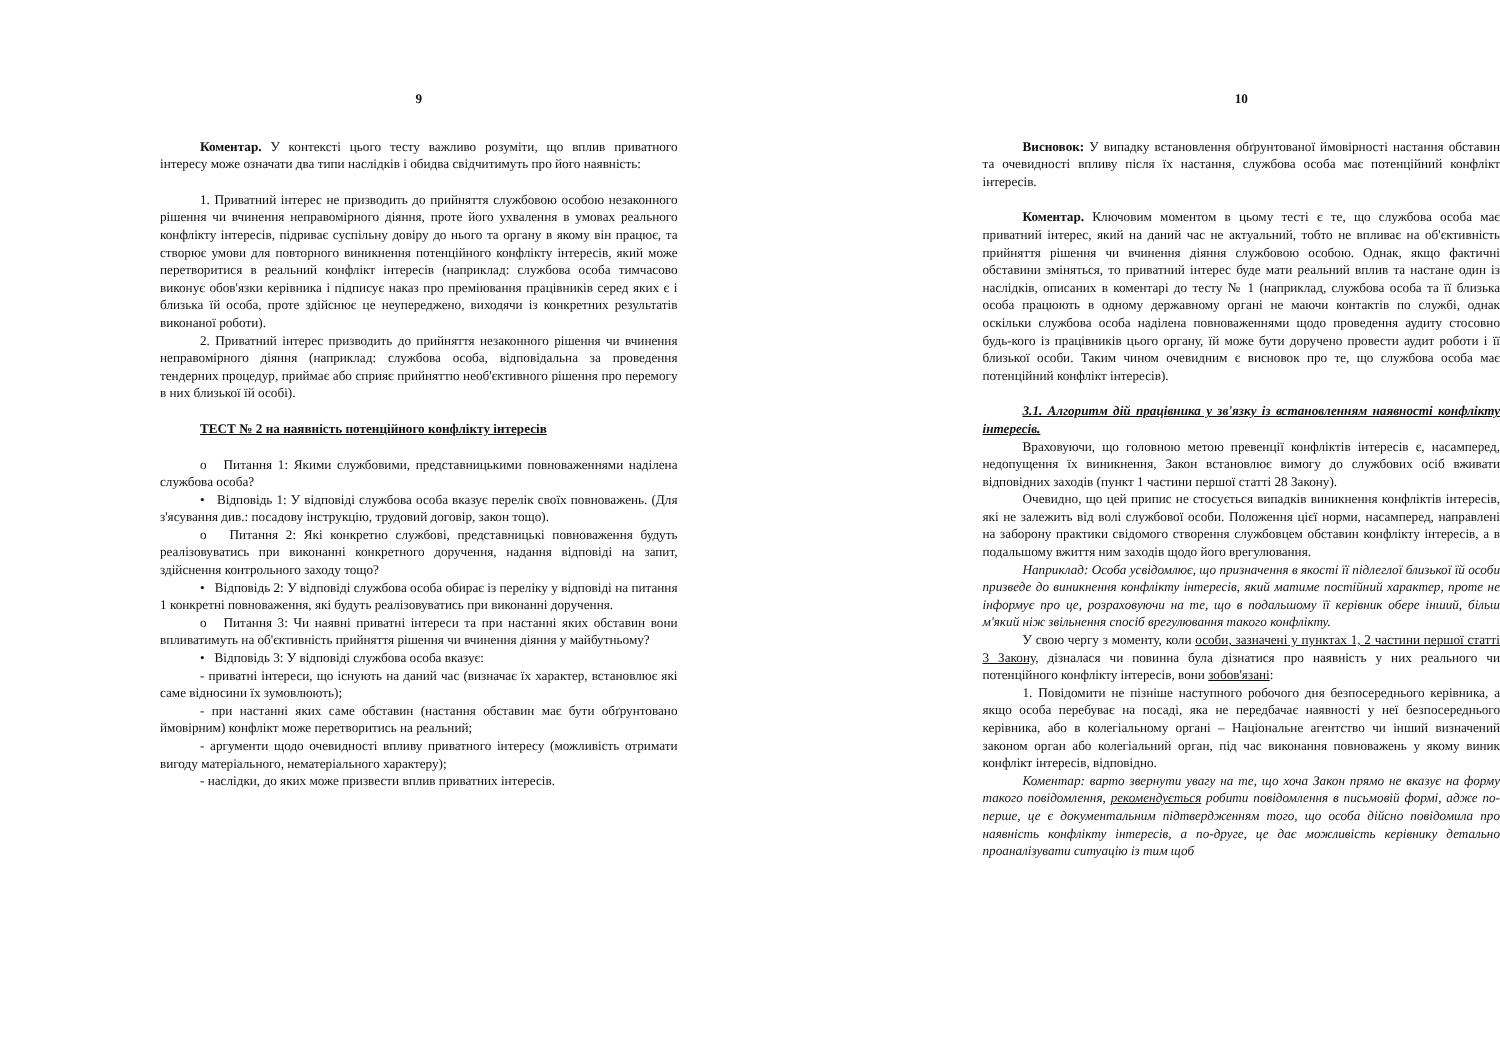9
Коментар. У контексті цього тесту важливо розуміти, що вплив приватного інтересу може означати два типи наслідків і обидва свідчитимуть про його наявність:
1. Приватний інтерес не призводить до прийняття службовою особою незаконного рішення чи вчинення неправомірного діяння, проте його ухвалення в умовах реального конфлікту інтересів, підриває суспільну довіру до нього та органу в якому він працює, та створює умови для повторного виникнення потенційного конфлікту інтересів, який може перетворитися в реальний конфлікт інтересів (наприклад: службова особа тимчасово виконує обов'язки керівника і підписує наказ про преміювання працівників серед яких є і близька їй особа, проте здійснює це неупереджено, виходячи із конкретних результатів виконаної роботи).
2. Приватний інтерес призводить до прийняття незаконного рішення чи вчинення неправомірного діяння (наприклад: службова особа, відповідальна за проведення тендерних процедур, приймає або сприяє прийняттю необ'єктивного рішення про перемогу в них близької їй особі).
ТЕСТ № 2 на наявність потенційного конфлікту інтересів
о Питання 1: Якими службовими, представницькими повноваженнями наділена службова особа?
• Відповідь 1: У відповіді службова особа вказує перелік своїх повноважень. (Для з'ясування див.: посадову інструкцію, трудовий договір, закон тощо).
о Питання 2: Які конкретно службові, представницькі повноваження будуть реалізовуватись при виконанні конкретного доручення, надання відповіді на запит, здійснення контрольного заходу тощо?
• Відповідь 2: У відповіді службова особа обирає із переліку у відповіді на питання 1 конкретні повноваження, які будуть реалізовуватись при виконанні доручення.
о Питання 3: Чи наявні приватні інтереси та при настанні яких обставин вони впливатимуть на об'єктивність прийняття рішення чи вчинення діяння у майбутньому?
• Відповідь 3: У відповіді службова особа вказує:
- приватні інтереси, що існують на даний час (визначає їх характер, встановлює які саме відносини їх зумовлюють);
- при настанні яких саме обставин (настання обставин має бути обґрунтовано ймовірним) конфлікт може перетворитись на реальний;
- аргументи щодо очевидності впливу приватного інтересу (можливість отримати вигоду матеріального, нематеріального характеру);
- наслідки, до яких може призвести вплив приватних інтересів.
10
Висновок: У випадку встановлення обґрунтованої ймовірності настання обставин та очевидності впливу після їх настання, службова особа має потенційний конфлікт інтересів.
Коментар. Ключовим моментом в цьому тесті є те, що службова особа має приватний інтерес, який на даний час не актуальний, тобто не впливає на об'єктивність прийняття рішення чи вчинення діяння службовою особою. Однак, якщо фактичні обставини зміняться, то приватний інтерес буде мати реальний вплив та настане один із наслідків, описаних в коментарі до тесту № 1 (наприклад, службова особа та її близька особа працюють в одному державному органі не маючи контактів по службі, однак оскільки службова особа наділена повноваженнями щодо проведення аудиту стосовно будь-кого із працівників цього органу, їй може бути доручено провести аудит роботи і її близької особи. Таким чином очевидним є висновок про те, що службова особа має потенційний конфлікт інтересів).
3.1. Алгоритм дій працівника у зв'язку із встановленням наявності конфлікту інтересів.
Враховуючи, що головною метою превенції конфліктів інтересів є, насамперед, недопущення їх виникнення, Закон встановлює вимогу до службових осіб вживати відповідних заходів (пункт 1 частини першої статті 28 Закону).
Очевидно, що цей припис не стосується випадків виникнення конфліктів інтересів, які не залежить від волі службової особи. Положення цієї норми, насамперед, направлені на заборону практики свідомого створення службовцем обставин конфлікту інтересів, а в подальшому вжиття ним заходів щодо його врегулювання.
Наприклад: Особа усвідомлює, що призначення в якості її підлеглої близької їй особи призведе до виникнення конфлікту інтересів, який матиме постійний характер, проте не інформує про це, розраховуючи на те, що в подальшому її керівник обере інший, більш м'який ніж звільнення спосіб врегулювання такого конфлікту.
У свою чергу з моменту, коли особи, зазначені у пунктах 1, 2 частини першої статті 3 Закону, дізналася чи повинна була дізнатися про наявність у них реального чи потенційного конфлікту інтересів, вони зобов'язані:
1. Повідомити не пізніше наступного робочого дня безпосереднього керівника, а якщо особа перебуває на посаді, яка не передбачає наявності у неї безпосереднього керівника, або в колегіальному органі – Національне агентство чи інший визначений законом орган або колегіальний орган, під час виконання повноважень у якому виник конфлікт інтересів, відповідно.
Коментар: варто звернути увагу на те, що хоча Закон прямо не вказує на форму такого повідомлення, рекомендується робити повідомлення в письмовій формі, адже по-перше, це є документальним підтвердженням того, що особа дійсно повідомила про наявність конфлікту інтересів, а по-друге, це дає можливість керівнику детально проаналізувати ситуацію із тим щоб